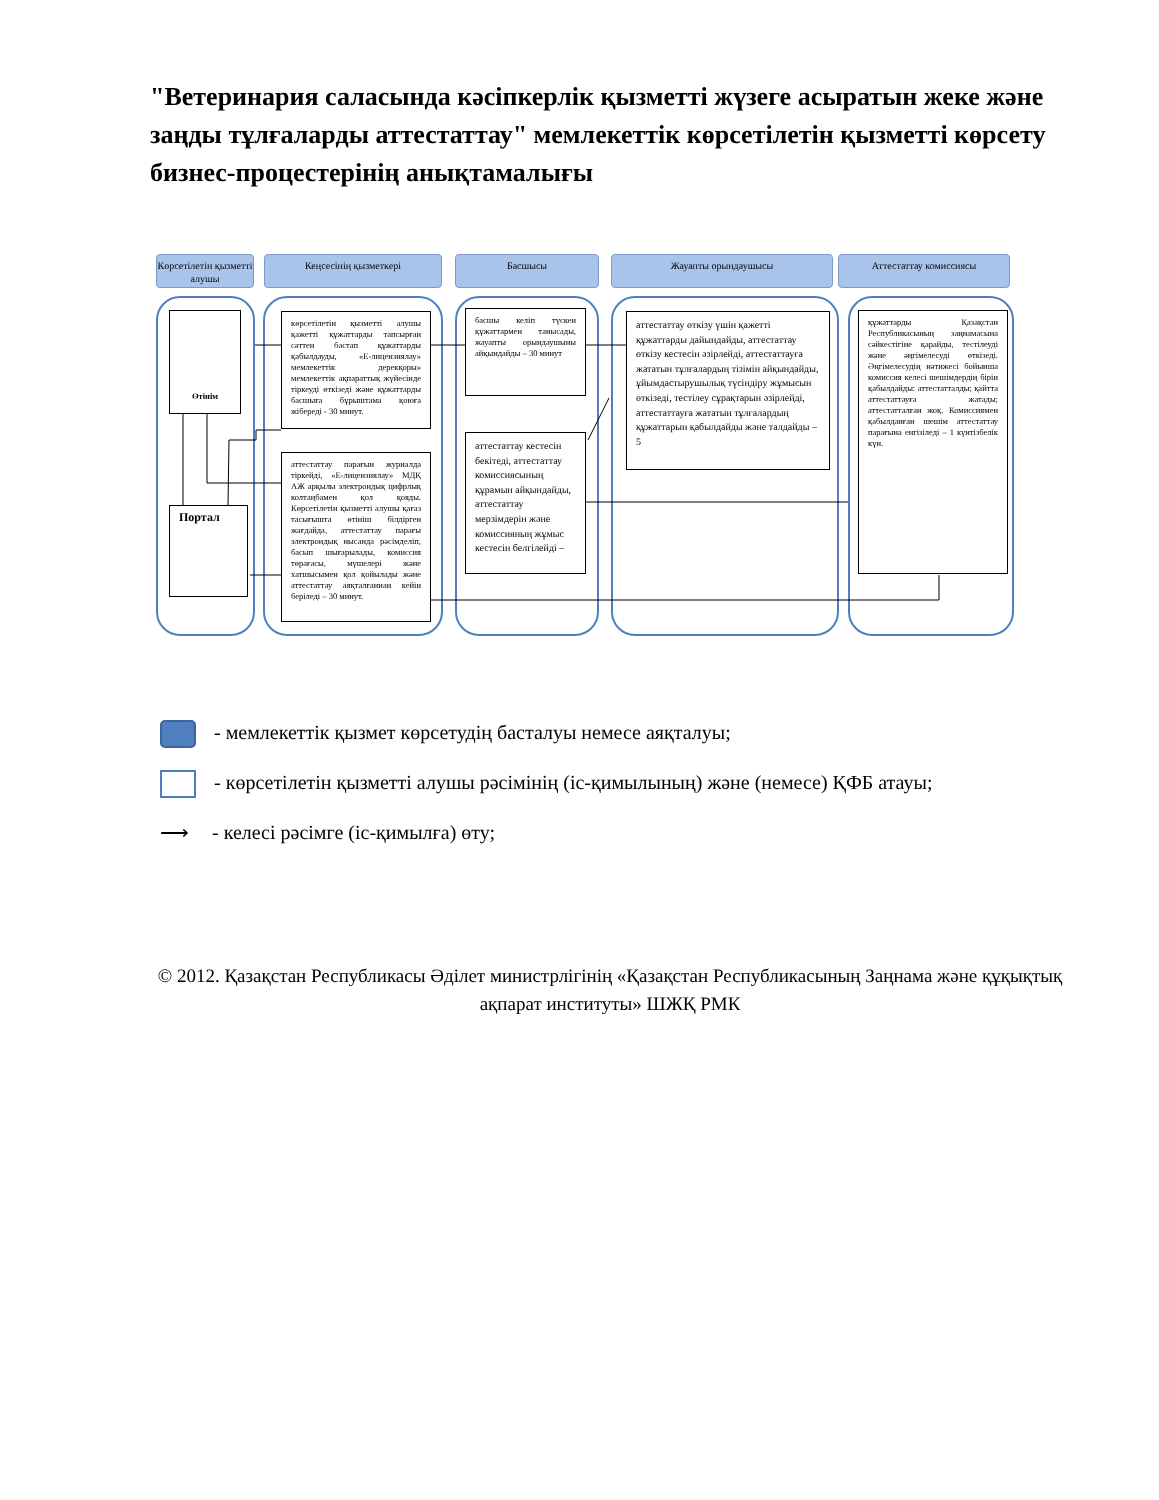"Ветеринария саласында кәсіпкерлік қызметті жүзеге асыратын жеке және заңды тұлғаларды аттестаттау" мемлекеттік көрсетілетін қызметті көрсету бизнес-процестерінің анықтамалығы
Көрсетілетін қызметті алушы
Кеңсесінің қызметкері Басшысы Жауапты орындаушысы Аттестаттау комиссиясы
Өтінім
Портал
көрсетілетін қызметті алушы қажетті құжаттарды тапсырған сәттен бастап құжаттарды қабылдауды, «Е-лицензиялау» мемлекеттік дерекқоры» мемлекеттік ақпараттық жүйесінде тіркеуді өткізеді және құжаттарды басшыға бұрыштама қоюға жібереді - 30 минут.
аттестаттау парағын журналда тіркейді, «Е-лицензиялау» МДҚ АЖ арқылы электрондық цифрлық колтаңбамен қол қояды. Көрсетілетін қызметті алушы қағаз тасығышта өтініш білдірген жағдайда, аттестаттау парағы электрондық нысанда рәсімделіп, басып шығарылады, комиссия төрағасы, мүшелері және хатшысымен қол қойылады және аттестаттау аяқталғаннан кейін беріледі – 30 минут.
басшы келіп түскен құжаттармен танысады, жауапты орындаушыны айқындайды – 30 минут
аттестаттау кестесін бекітеді, аттестаттау комиссиясының құрамын айқындайды, аттестаттау мерзімдерін және комиссияның жұмыс кестесін белгілейді –
аттестаттау өткізу үшін қажетті құжаттарды дайындайды, аттестаттау өткізу кестесін әзірлейді, аттестаттауға жататын тұлғалардың тізімін айқындайды, ұйымдастырушылық түсіндіру жұмысын өткізеді, тестілеу сұрақтарын әзірлейді, аттестаттауға жататын тұлғалардың құжаттарын қабылдайды және талдайды – 5
құжаттарды Қазақстан Республикасының заңнамасына сәйкестігіне қарайды, тестілеуді және әңгімелесуді өткізеді. Әңгімелесудің нәтижесі бойынша комиссия келесі шешімдердің бірін қабылдайды: аттестатталды; қайтта аттестаттауға жатады; аттестатталған жоқ. Комиссиямен қабылданған шешім аттестаттау парағына енгізіледі – 1 күнтізбелік күн.
- мемлекеттік қызмет көрсетудің басталуы немесе аяқталуы;
- көрсетілетін қызметті алушы рәсімінің (іс-қимылының) және (немесе) ҚФБ атауы;
⟶ - келесі рәсімге (іс-қимылға) өту;
© 2012. Қазақстан Республикасы Әділет министрлігінің «Қазақстан Республикасының Заңнама және құқықтық ақпарат институты» ШЖҚ РМК